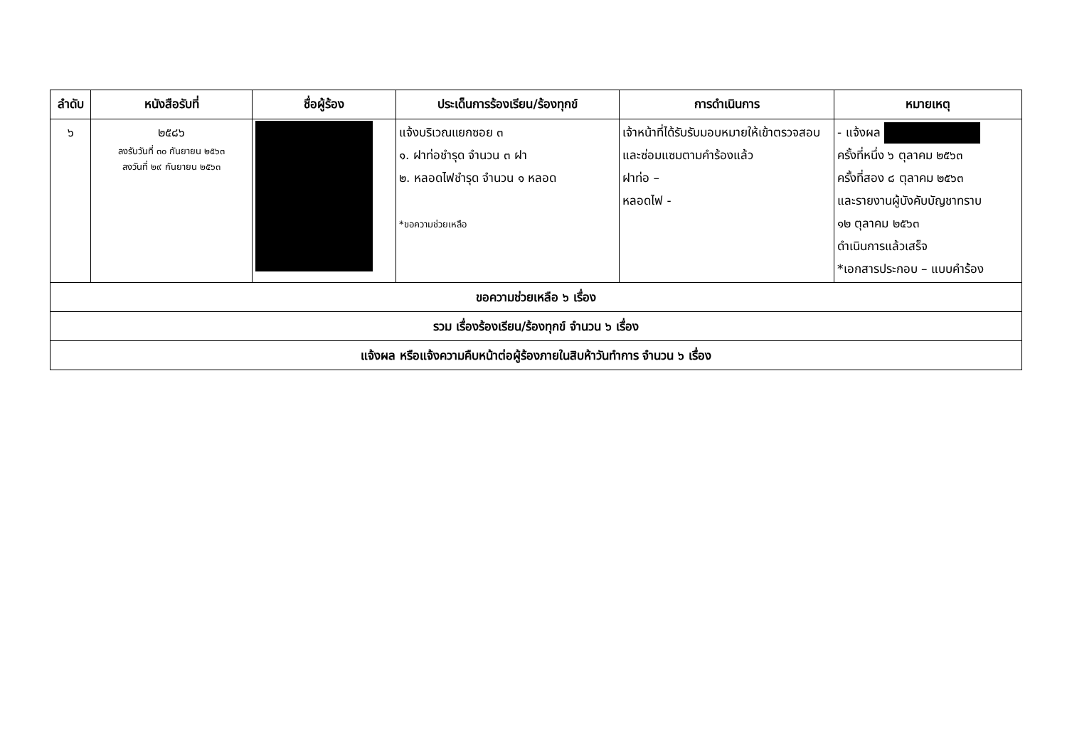| ลำดับ | หนังสือรับที่ | ชื่อผู้ร้อง | ประเด็นการร้องเรียน/ร้องทุกข์ | การดำเนินการ | หมายเหตุ |
| --- | --- | --- | --- | --- | --- |
| ๖ | ๒๕๘๖ ลงรับวันที่ ๓๐ กันยายน ๒๕๖๓ ลงวันที่ ๒๙ กันยายน ๒๕๖๓ | | แจ้งบริเวณแยกซอย ๓ ๑. ฝาท่อชำรุด จำนวน ๓ ฝา ๒. หลอดไฟชำรุด จำนวน ๑ หลอด *ขอความช่วยเหลือ | เจ้าหน้าที่ได้รับรับมอบหมายให้เข้าตรวจสอบ และซ่อมแซมตามคำร้องแล้ว ฝาท่อ – หลอดไฟ - | - แจ้งผล ครั้งที่หนึ่ง ๖ ตุลาคม ๒๕๖๓ ครั้งที่สอง ๘ ตุลาคม ๒๕๖๓ และรายงานผู้บังคับบัญชาทราบ ๑๒ ตุลาคม ๒๕๖๓ ดำเนินการแล้วเสร็จ *เอกสารประกอบ – แบบคำร้อง |
| ขอความช่วยเหลือ ๖ เรื่อง | | | | | |
| รวม เรื่องร้องเรียน/ร้องทุกข์ จำนวน ๖ เรื่อง | | | | | |
| แจ้งผล หรือแจ้งความคืบหน้าต่อผู้ร้องภายในสิบห้าวันทำการ จำนวน ๖ เรื่อง | | | | | |